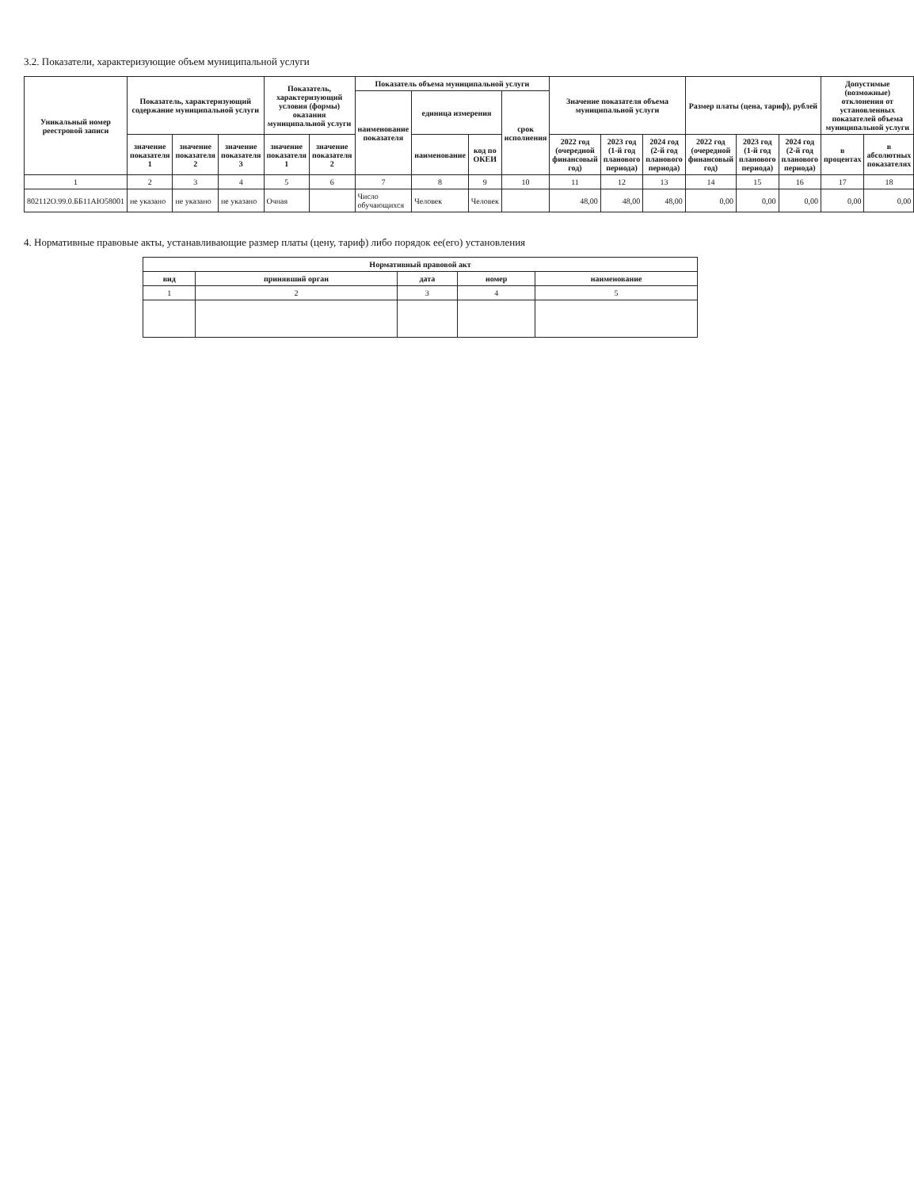3.2. Показатели, характеризующие объем муниципальной услуги
| Уникальный номер реестровой записи | Показатель, характеризующий содержание муниципальной услуги | | | Показатель, характеризующий условия (формы) оказания муниципальной услуги | | Показатель объема муниципальной услуги | | | | Значение показателя объема муниципальной услуги | | | Размер платы (цена, тариф), рублей | | | Допустимые (возможные) отклонения от установленных показателей объема муниципальной услуги | |
| --- | --- | --- | --- | --- | --- | --- | --- | --- | --- | --- | --- | --- | --- | --- | --- | --- | --- |
| | | | | | | наименование показателя | единица измерения | | срок исполнения | | | | | | | | |
| | значение показателя 1 | значение показателя 2 | значение показателя 3 | значение показателя 1 | значение показателя 2 | | наименование | код по ОКЕИ | | 2022 год (очередной финансовый год) | 2023 год (1-й год планового периода) | 2024 год (2-й год планового периода) | 2022 год (очередной финансовый год) | 2023 год (1-й год планового периода) | 2024 год (2-й год планового периода) | в процентах | в абсолютных показателях |
| 1 | 2 | 3 | 4 | 5 | 6 | 7 | 8 | 9 | 10 | 11 | 12 | 13 | 14 | 15 | 16 | 17 | 18 |
| 802112О.99.0.ББ11АЮ58001 | не указано | не указано | не указано | Очная | | Число обучающихся | Человек | Человек | | 48,00 | 48,00 | 48,00 | 0,00 | 0,00 | 0,00 | 0,00 | 0,00 |
4. Нормативные правовые акты, устанавливающие размер платы (цену, тариф) либо порядок ее(его) установления
| Нормативный правовой акт | | | | |
| --- | --- | --- | --- | --- |
| вид | принявший орган | дата | номер | наименование |
| 1 | 2 | 3 | 4 | 5 |